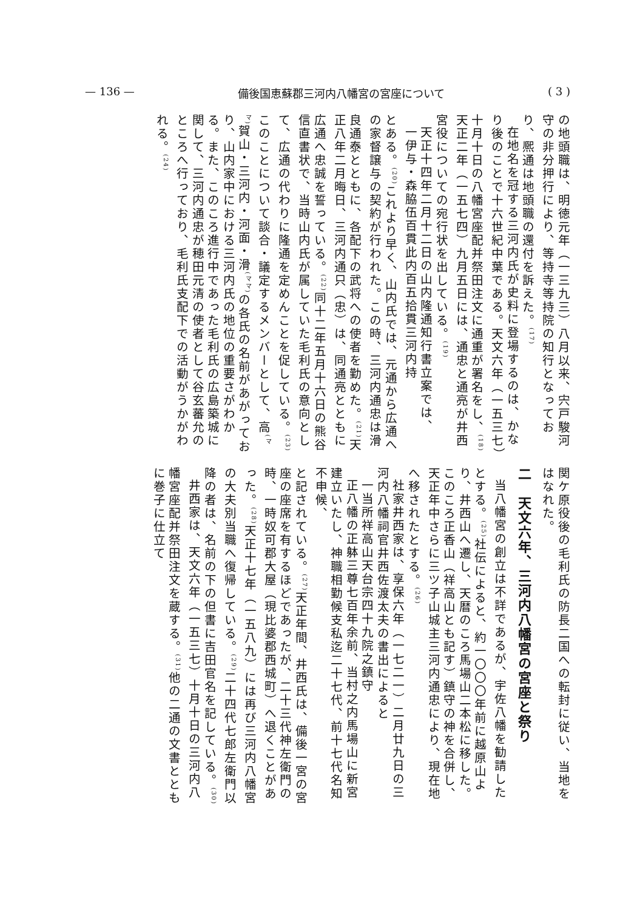— 136 — 備後国恵蘇郡三河内八幡宮の宮座について ( 3 )
の地頭職は、明徳元年（一三九三）八月以来、宍戸駿河守の非分押行により、等持寺等持院の知行となっており、熈通は地頭職の還付を訴えた。<sup>(17)</sup>
在地名を冠する三河内氏が史料に登場するのは、かなり後のことで十六世紀中葉である。天文六年（一五三七）十月十日の八幡宮座配并祭田注文に通重が署名をし、<sup>(18)</sup>天正二年（一五七四）九月五日には、通忠と通亮が井西宮役についての宛行状を出している。<sup>(19)</sup>
天正十四年二月十二日の山内隆通知行書立案では、
一伊与・森脇伍百貫此内百五拾貫三河内持
とある。<sup>(20)</sup>これより早く、山内氏では、元通から広通への家督譲与の契約が行われた。この時、三河内通忠は滑良通泰とともに、各配下の武将への使者を勤めた。<sup>(21)</sup>天正八年二月晦日、三河内通只（忠）は、同通亮とともに広通へ忠誠を誓っている。<sup>(22)</sup>同十二年五月十六日の熊谷信直書状で、当時山内氏が属していた毛利氏の意向として、広通の代わりに隆通を定めんことを促している。<sup>(23)</sup>このことについて談合・議定するメンバーとして、高<sup>(ママ)</sup>賀山・三河内・河面・滑<sup>(ママ)</sup>の各氏の名前があがっており、山内家中における三河内氏の地位の重要さがわかる。また、このころ進行中であった毛利氏の広島築城に関して、三河内通忠が穂田元清の使者として谷玄蕃允のところへ行っており、毛利氏支配下での活動がうかがわれる。<sup>(24)</sup>
関ケ原役後の毛利氏の防長二国への転封に従い、当地をはなれた。
二　天文六年、三河内八幡宮の宮座と祭り
当八幡宮の創立は不詳であるが、宇佐八幡を勧請したとする。<sup>(25)</sup>社伝によると、約一〇〇〇年前に越原山より、井西山へ遷し、天暦のころ馬場山二本松に移した。このころ正香山（祥高山とも記す）鎮守の神を合併し、天正年中さらに三ツ子山城主三河内通忠により、現在地へ移されたとする。<sup>(26)</sup>
社家井西家は、享保六年（一七二一）二月廿九日の三河内八幡祠官井西佐渡太夫の書出によると
一当所祥高山天台宗四十九院之鎮守
正八幡の正躰三尊七百年余前、当村之内馬場山に新宮建立いたし、神職相勤候支私迄二十七代、前十七代名知不申候、
と記されている。<sup>(27)</sup>天正年間、井西氏は、備後一宮の宮座の座席を有するほどであったが、二十三代神左衛門の時、一時奴可郡大屋（現比婆郡西城町）へ退くことがあった。<sup>(28)</sup>天正十七年（一五八九）には再び三河内八幡宮の大夫別当職へ復帰している。<sup>(29)</sup>二十四代七郎左衛門以降の者は、名前の下の但書に吉田官名を記している。<sup>(30)</sup>
井西家は、天文六年（一五三七）十月十日の三河内八幡宮座配并祭田注文を蔵する。<sup>(31)</sup>他の二通の文書とともに巻子に仕立て